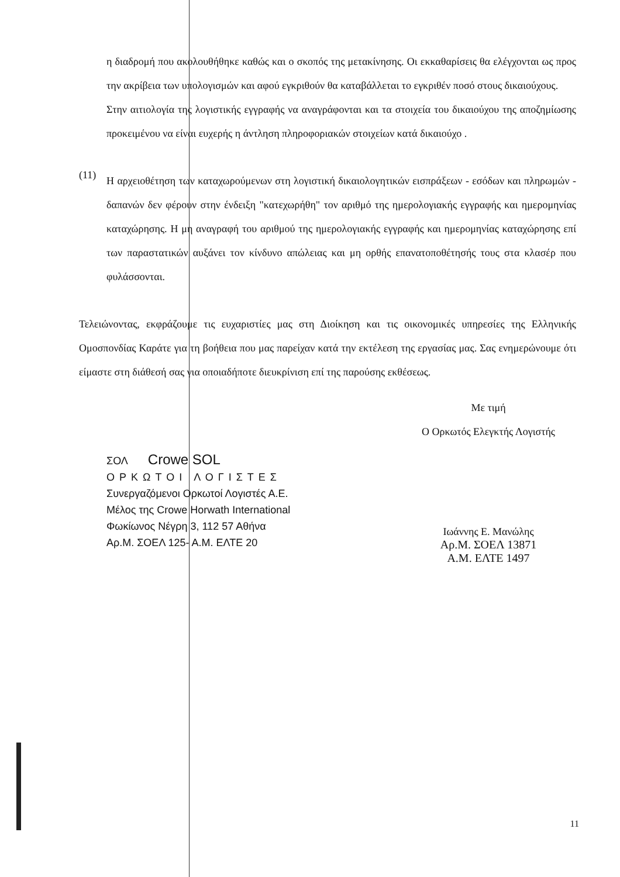η διαδρομή που ακολουθήθηκε καθώς και ο σκοπός της μετακίνησης. Οι εκκαθαρίσεις θα ελέγχονται ως προς την ακρίβεια των υπολογισμών και αφού εγκριθούν θα καταβάλλεται το εγκριθέν ποσό στους δικαιούχους.
Στην αιτιολογία της λογιστικής εγγραφής να αναγράφονται και τα στοιχεία του δικαιούχου της αποζημίωσης προκειμένου να είναι ευχερής η άντληση πληροφοριακών στοιχείων κατά δικαιούχο .
(11)
Η αρχειοθέτηση των καταχωρούμενων στη λογιστική δικαιολογητικών εισπράξεων - εσόδων και πληρωμών - δαπανών δεν φέρουν στην ένδειξη "κατεχωρήθη" τον αριθμό της ημερολογιακής εγγραφής και ημερομηνίας καταχώρησης. Η μη αναγραφή του αριθμού της ημερολογιακής εγγραφής και ημερομηνίας καταχώρησης επί των παραστατικών αυξάνει τον κίνδυνο απώλειας και μη ορθής επανατοποθέτησής τους στα κλασέρ που φυλάσσονται.
Τελειώνοντας, εκφράζουμε τις ευχαριστίες μας στη Διοίκηση και τις οικονομικές υπηρεσίες της Ελληνικής Ομοσπονδίας Καράτε για τη βοήθεια που μας παρείχαν κατά την εκτέλεση της εργασίας μας. Σας ενημερώνουμε ότι είμαστε στη διάθεσή σας για οποιαδήποτε διευκρίνιση επί της παρούσης εκθέσεως.
ΣΟΛ Crowe SOL
ΟΡΚΩΤΟΙ ΛΟΓΙΣΤΕΣ
Συνεργαζόμενοι Ορκωτοί Λογιστές Α.Ε.
Μέλος της Crowe Horwath International
Φωκίωνος Νέγρη 3, 112 57 Αθήνα
Αρ.Μ. ΣΟΕΛ 125- Α.Μ. ΕΛΤΕ 20
Με τιμή
Ο Ορκωτός Ελεγκτής Λογιστής
Ιωάννης Ε. Μανώλης
Αρ.Μ. ΣΟΕΛ 13871
Α.Μ. ΕΛΤΕ 1497
11